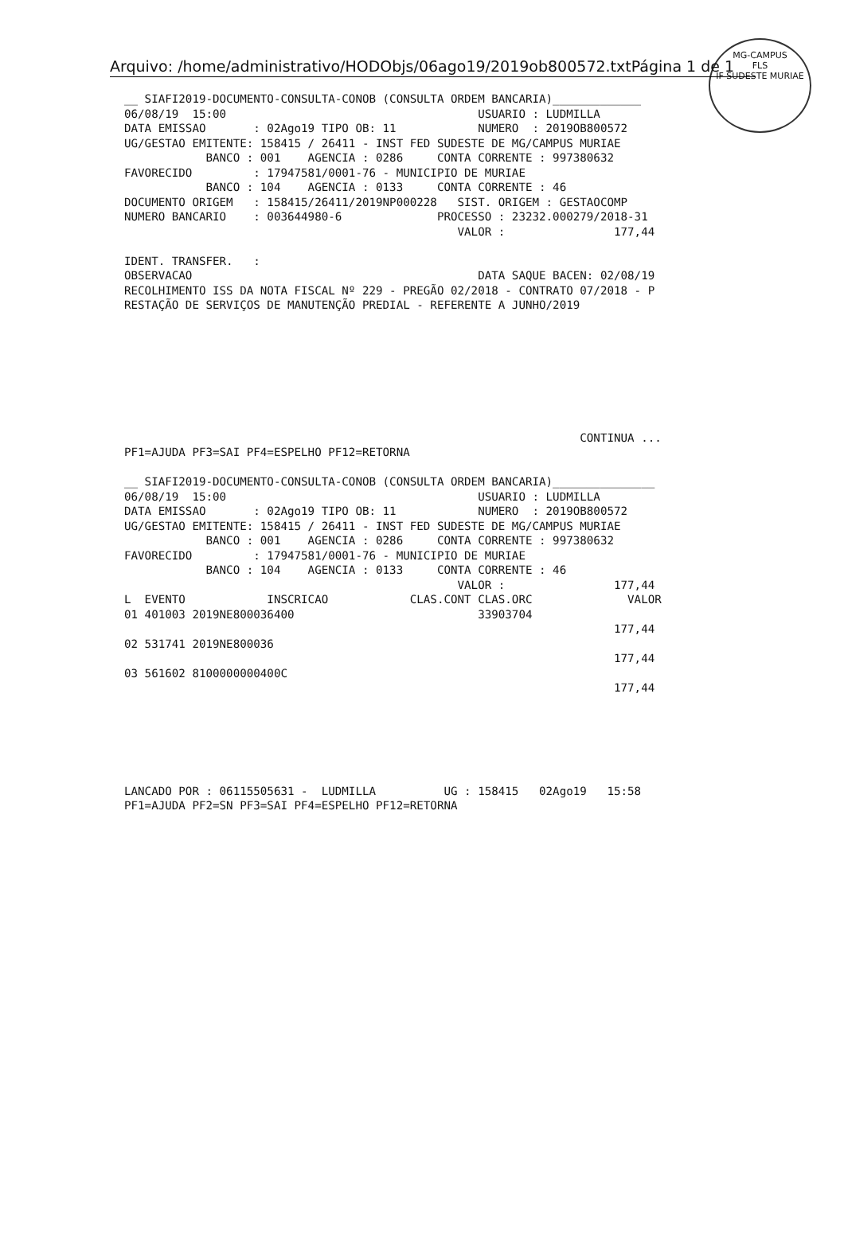MG-CAMPUS
FLS
IF SUDESTE MURIAE
Arquivo: /home/administrativo/HODObjs/06ago19/2019ob800572.txtPágina 1 de 1
__ SIAFI2019-DOCUMENTO-CONSULTA-CONOB (CONSULTA ORDEM BANCARIA)_____________
06/08/19  15:00                                     USUARIO : LUDMILLA
DATA EMISSAO       : 02Ago19 TIPO OB: 11            NUMERO  : 2019OB800572
UG/GESTAO EMITENTE: 158415 / 26411 - INST FED SUDESTE DE MG/CAMPUS MURIAE
            BANCO : 001    AGENCIA : 0286     CONTA CORRENTE : 997380632
FAVORECIDO         : 17947581/0001-76 - MUNICIPIO DE MURIAE
            BANCO : 104    AGENCIA : 0133     CONTA CORRENTE : 46
DOCUMENTO ORIGEM   : 158415/26411/2019NP000228   SIST. ORIGEM : GESTAOCOMP
NUMERO BANCARIO    : 003644980-6              PROCESSO : 23232.000279/2018-31
                                                 VALOR :                177,44

IDENT. TRANSFER.   :
OBSERVACAO                                          DATA SAQUE BACEN: 02/08/19
RECOLHIMENTO ISS DA NOTA FISCAL Nº 229 - PREGÃO 02/2018 - CONTRATO 07/2018 - P
RESTAÇÃO DE SERVIÇOS DE MANUTENÇÃO PREDIAL - REFERENTE A JUNHO/2019








                                                                   CONTINUA ...
PF1=AJUDA PF3=SAI PF4=ESPELHO PF12=RETORNA

__ SIAFI2019-DOCUMENTO-CONSULTA-CONOB (CONSULTA ORDEM BANCARIA)_______________
06/08/19  15:00                                     USUARIO : LUDMILLA
DATA EMISSAO       : 02Ago19 TIPO OB: 11            NUMERO  : 2019OB800572
UG/GESTAO EMITENTE: 158415 / 26411 - INST FED SUDESTE DE MG/CAMPUS MURIAE
            BANCO : 001    AGENCIA : 0286     CONTA CORRENTE : 997380632
FAVORECIDO         : 17947581/0001-76 - MUNICIPIO DE MURIAE
            BANCO : 104    AGENCIA : 0133     CONTA CORRENTE : 46
                                                 VALOR :                177,44
L  EVENTO            INSCRICAO            CLAS.CONT CLAS.ORC              VALOR
01 401003 2019NE800036400                           33903704
                                                                        177,44
02 531741 2019NE800036
                                                                        177,44
03 561602 8100000000400C
                                                                        177,44






LANCADO POR : 06115505631 -  LUDMILLA          UG : 158415   02Ago19   15:58
PF1=AJUDA PF2=SN PF3=SAI PF4=ESPELHO PF12=RETORNA